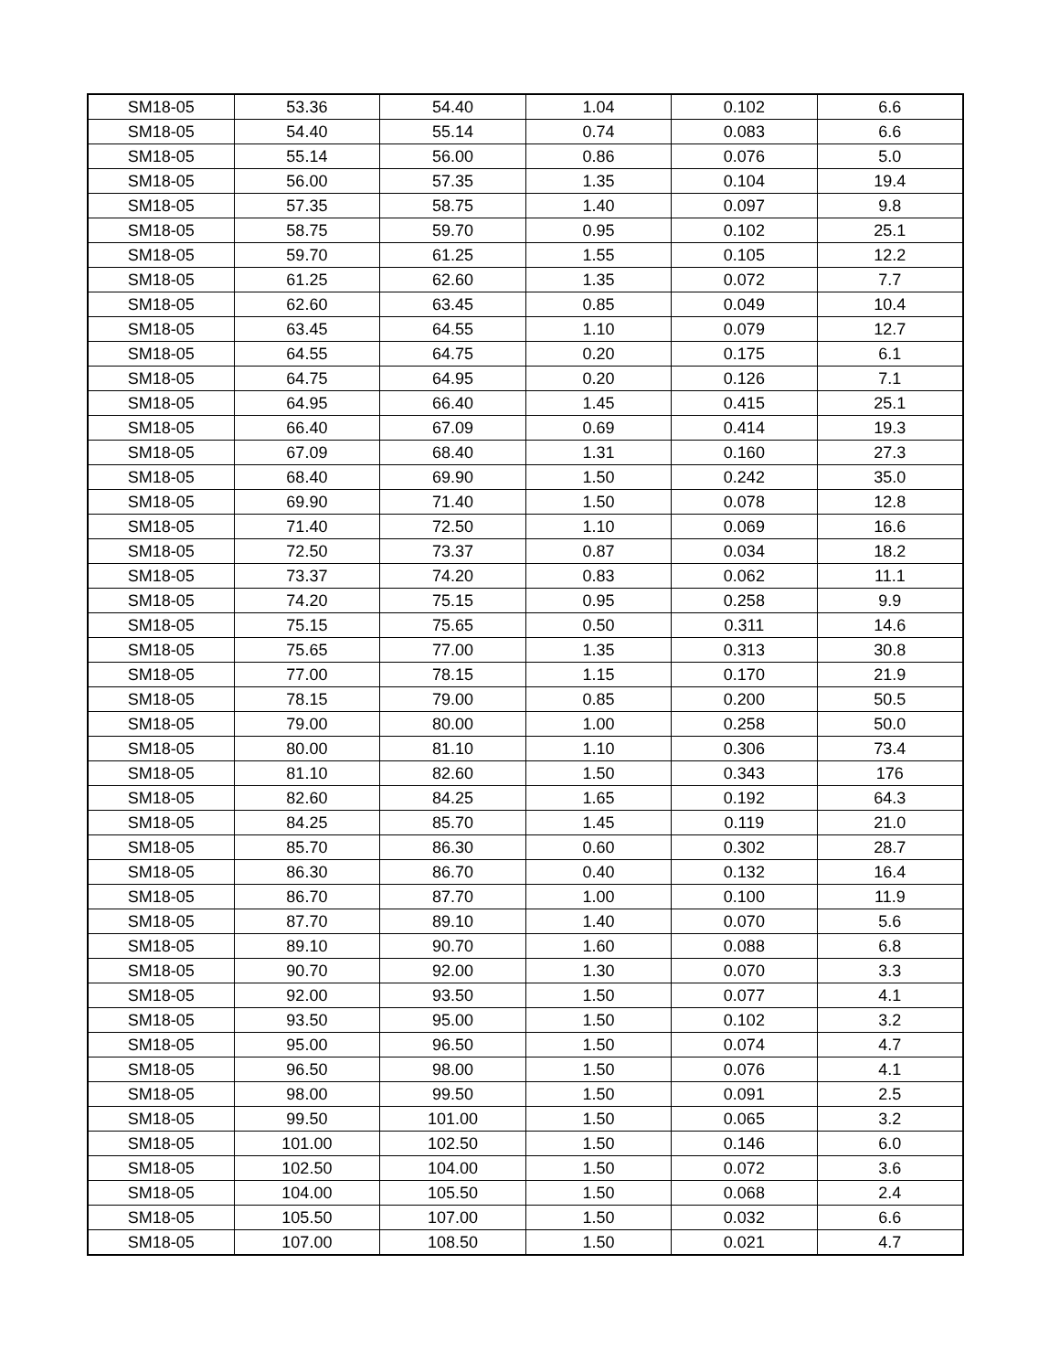| SM18-05 | 53.36 | 54.40 | 1.04 | 0.102 | 6.6 |
| SM18-05 | 54.40 | 55.14 | 0.74 | 0.083 | 6.6 |
| SM18-05 | 55.14 | 56.00 | 0.86 | 0.076 | 5.0 |
| SM18-05 | 56.00 | 57.35 | 1.35 | 0.104 | 19.4 |
| SM18-05 | 57.35 | 58.75 | 1.40 | 0.097 | 9.8 |
| SM18-05 | 58.75 | 59.70 | 0.95 | 0.102 | 25.1 |
| SM18-05 | 59.70 | 61.25 | 1.55 | 0.105 | 12.2 |
| SM18-05 | 61.25 | 62.60 | 1.35 | 0.072 | 7.7 |
| SM18-05 | 62.60 | 63.45 | 0.85 | 0.049 | 10.4 |
| SM18-05 | 63.45 | 64.55 | 1.10 | 0.079 | 12.7 |
| SM18-05 | 64.55 | 64.75 | 0.20 | 0.175 | 6.1 |
| SM18-05 | 64.75 | 64.95 | 0.20 | 0.126 | 7.1 |
| SM18-05 | 64.95 | 66.40 | 1.45 | 0.415 | 25.1 |
| SM18-05 | 66.40 | 67.09 | 0.69 | 0.414 | 19.3 |
| SM18-05 | 67.09 | 68.40 | 1.31 | 0.160 | 27.3 |
| SM18-05 | 68.40 | 69.90 | 1.50 | 0.242 | 35.0 |
| SM18-05 | 69.90 | 71.40 | 1.50 | 0.078 | 12.8 |
| SM18-05 | 71.40 | 72.50 | 1.10 | 0.069 | 16.6 |
| SM18-05 | 72.50 | 73.37 | 0.87 | 0.034 | 18.2 |
| SM18-05 | 73.37 | 74.20 | 0.83 | 0.062 | 11.1 |
| SM18-05 | 74.20 | 75.15 | 0.95 | 0.258 | 9.9 |
| SM18-05 | 75.15 | 75.65 | 0.50 | 0.311 | 14.6 |
| SM18-05 | 75.65 | 77.00 | 1.35 | 0.313 | 30.8 |
| SM18-05 | 77.00 | 78.15 | 1.15 | 0.170 | 21.9 |
| SM18-05 | 78.15 | 79.00 | 0.85 | 0.200 | 50.5 |
| SM18-05 | 79.00 | 80.00 | 1.00 | 0.258 | 50.0 |
| SM18-05 | 80.00 | 81.10 | 1.10 | 0.306 | 73.4 |
| SM18-05 | 81.10 | 82.60 | 1.50 | 0.343 | 176 |
| SM18-05 | 82.60 | 84.25 | 1.65 | 0.192 | 64.3 |
| SM18-05 | 84.25 | 85.70 | 1.45 | 0.119 | 21.0 |
| SM18-05 | 85.70 | 86.30 | 0.60 | 0.302 | 28.7 |
| SM18-05 | 86.30 | 86.70 | 0.40 | 0.132 | 16.4 |
| SM18-05 | 86.70 | 87.70 | 1.00 | 0.100 | 11.9 |
| SM18-05 | 87.70 | 89.10 | 1.40 | 0.070 | 5.6 |
| SM18-05 | 89.10 | 90.70 | 1.60 | 0.088 | 6.8 |
| SM18-05 | 90.70 | 92.00 | 1.30 | 0.070 | 3.3 |
| SM18-05 | 92.00 | 93.50 | 1.50 | 0.077 | 4.1 |
| SM18-05 | 93.50 | 95.00 | 1.50 | 0.102 | 3.2 |
| SM18-05 | 95.00 | 96.50 | 1.50 | 0.074 | 4.7 |
| SM18-05 | 96.50 | 98.00 | 1.50 | 0.076 | 4.1 |
| SM18-05 | 98.00 | 99.50 | 1.50 | 0.091 | 2.5 |
| SM18-05 | 99.50 | 101.00 | 1.50 | 0.065 | 3.2 |
| SM18-05 | 101.00 | 102.50 | 1.50 | 0.146 | 6.0 |
| SM18-05 | 102.50 | 104.00 | 1.50 | 0.072 | 3.6 |
| SM18-05 | 104.00 | 105.50 | 1.50 | 0.068 | 2.4 |
| SM18-05 | 105.50 | 107.00 | 1.50 | 0.032 | 6.6 |
| SM18-05 | 107.00 | 108.50 | 1.50 | 0.021 | 4.7 |